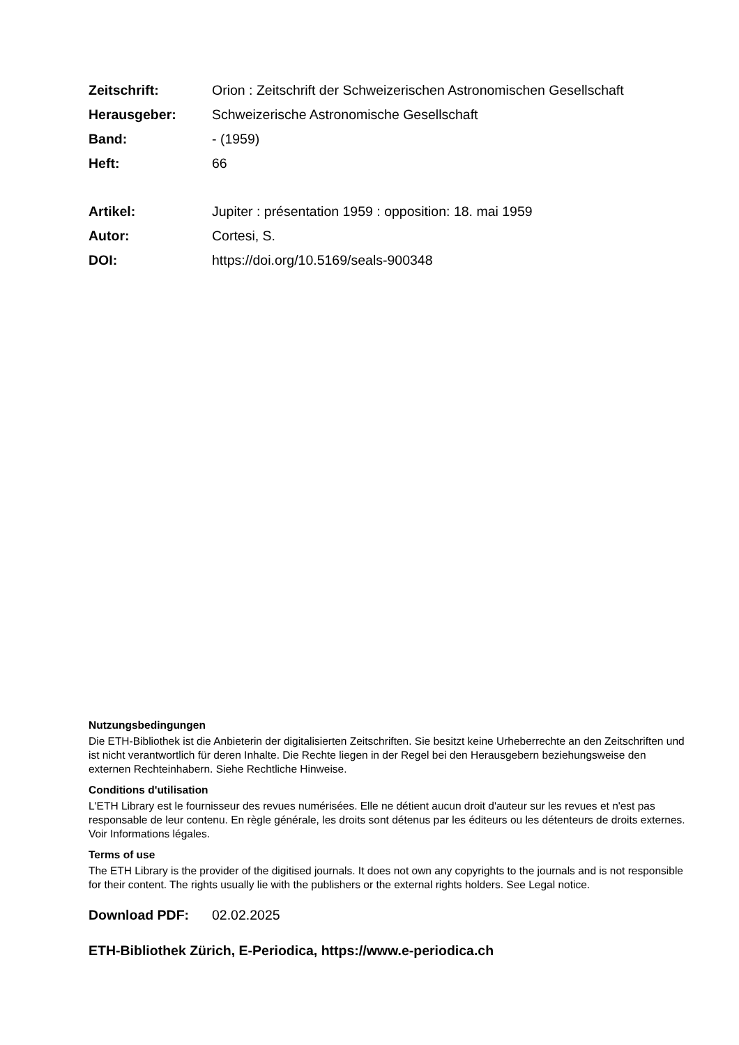Zeitschrift: Orion : Zeitschrift der Schweizerischen Astronomischen Gesellschaft
Herausgeber: Schweizerische Astronomische Gesellschaft
Band: - (1959)
Heft: 66
Artikel: Jupiter : présentation 1959 : opposition: 18. mai 1959
Autor: Cortesi, S.
DOI: https://doi.org/10.5169/seals-900348
Nutzungsbedingungen
Die ETH-Bibliothek ist die Anbieterin der digitalisierten Zeitschriften. Sie besitzt keine Urheberrechte an den Zeitschriften und ist nicht verantwortlich für deren Inhalte. Die Rechte liegen in der Regel bei den Herausgebern beziehungsweise den externen Rechteinhabern. Siehe Rechtliche Hinweise.
Conditions d'utilisation
L'ETH Library est le fournisseur des revues numérisées. Elle ne détient aucun droit d'auteur sur les revues et n'est pas responsable de leur contenu. En règle générale, les droits sont détenus par les éditeurs ou les détenteurs de droits externes. Voir Informations légales.
Terms of use
The ETH Library is the provider of the digitised journals. It does not own any copyrights to the journals and is not responsible for their content. The rights usually lie with the publishers or the external rights holders. See Legal notice.
Download PDF: 02.02.2025
ETH-Bibliothek Zürich, E-Periodica, https://www.e-periodica.ch